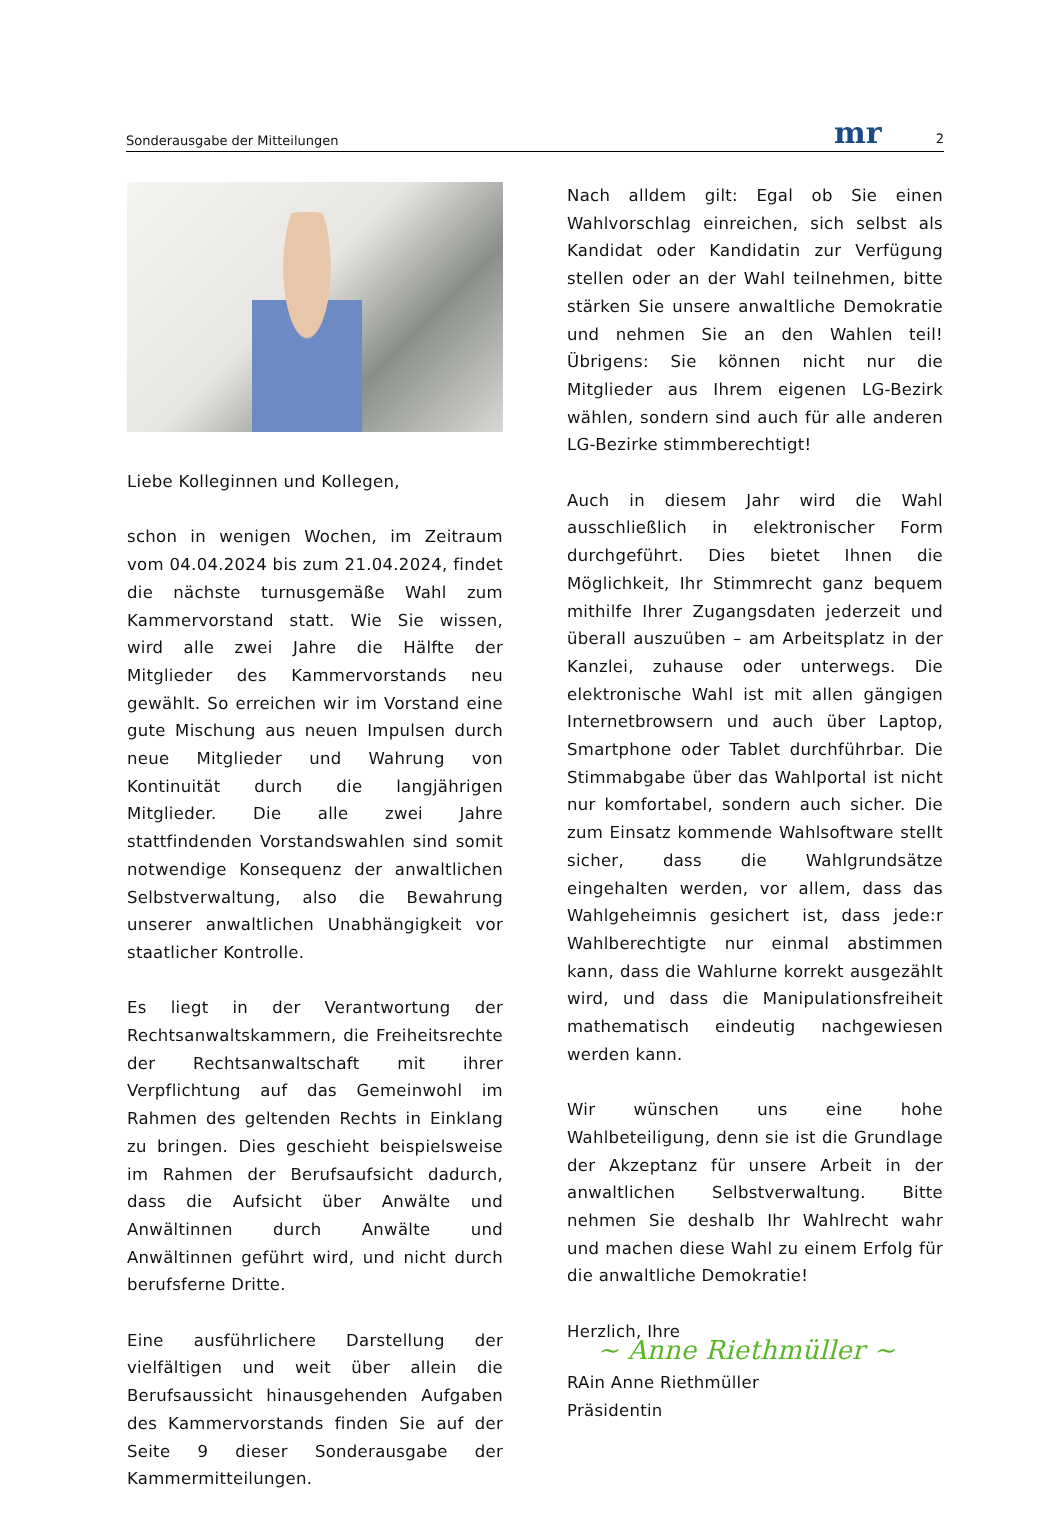Sonderausgabe der Mitteilungen mr 2
Liebe Kolleginnen und Kollegen,
schon in wenigen Wochen, im Zeitraum vom 04.04.2024 bis zum 21.04.2024, findet die nächste turnusgemäße Wahl zum Kammervorstand statt. Wie Sie wissen, wird alle zwei Jahre die Hälfte der Mitglieder des Kammervorstands neu gewählt. So erreichen wir im Vorstand eine gute Mischung aus neuen Impulsen durch neue Mitglieder und Wahrung von Kontinuität durch die langjährigen Mitglieder. Die alle zwei Jahre stattfindenden Vorstandswahlen sind somit notwendige Konsequenz der anwaltlichen Selbstverwaltung, also die Bewahrung unserer anwaltlichen Unabhängigkeit vor staatlicher Kontrolle.
Es liegt in der Verantwortung der Rechtsanwaltskammern, die Freiheitsrechte der Rechtsanwaltschaft mit ihrer Verpflichtung auf das Gemeinwohl im Rahmen des geltenden Rechts in Einklang zu bringen. Dies geschieht beispielsweise im Rahmen der Berufsaufsicht dadurch, dass die Aufsicht über Anwälte und Anwältinnen durch Anwälte und Anwältinnen geführt wird, und nicht durch berufsferne Dritte.
Eine ausführlichere Darstellung der vielfältigen und weit über allein die Berufsaussicht hinausgehenden Aufgaben des Kammervorstands finden Sie auf der Seite 9 dieser Sonderausgabe der Kammermitteilungen.
Nach alldem gilt: Egal ob Sie einen Wahlvorschlag einreichen, sich selbst als Kandidat oder Kandidatin zur Verfügung stellen oder an der Wahl teilnehmen, bitte stärken Sie unsere anwaltliche Demokratie und nehmen Sie an den Wahlen teil! Übrigens: Sie können nicht nur die Mitglieder aus Ihrem eigenen LG-Bezirk wählen, sondern sind auch für alle anderen LG-Bezirke stimmberechtigt!
Auch in diesem Jahr wird die Wahl ausschließlich in elektronischer Form durchgeführt. Dies bietet Ihnen die Möglichkeit, Ihr Stimmrecht ganz bequem mithilfe Ihrer Zugangsdaten jederzeit und überall auszuüben – am Arbeitsplatz in der Kanzlei, zuhause oder unterwegs. Die elektronische Wahl ist mit allen gängigen Internetbrowsern und auch über Laptop, Smartphone oder Tablet durchführbar. Die Stimmabgabe über das Wahlportal ist nicht nur komfortabel, sondern auch sicher. Die zum Einsatz kommende Wahlsoftware stellt sicher, dass die Wahlgrundsätze eingehalten werden, vor allem, dass das Wahlgeheimnis gesichert ist, dass jede:r Wahlberechtigte nur einmal abstimmen kann, dass die Wahlurne korrekt ausgezählt wird, und dass die Manipulationsfreiheit mathematisch eindeutig nachgewiesen werden kann.
Wir wünschen uns eine hohe Wahlbeteiligung, denn sie ist die Grundlage der Akzeptanz für unsere Arbeit in der anwaltlichen Selbstverwaltung. Bitte nehmen Sie deshalb Ihr Wahlrecht wahr und machen diese Wahl zu einem Erfolg für die anwaltliche Demokratie!
Herzlich, Ihre
~ Anne Riethmüller ~
RAin Anne Riethmüller
Präsidentin